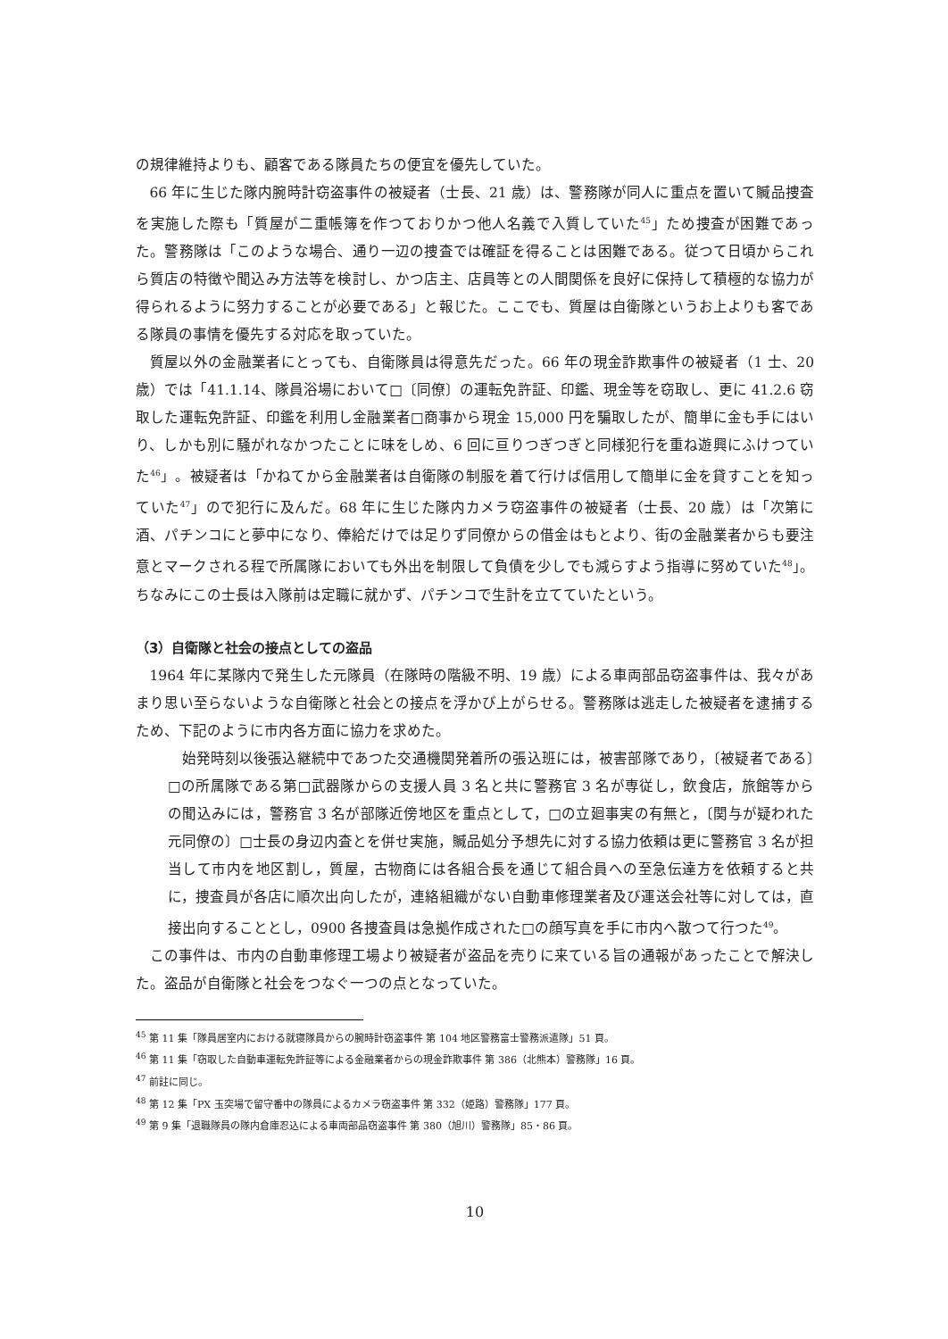の規律維持よりも、顧客である隊員たちの便宜を優先していた。
66 年に生じた隊内腕時計窃盗事件の被疑者（士長、21 歳）は、警務隊が同人に重点を置いて贓品捜査を実施した際も「質屋が二重帳簿を作つておりかつ他人名義で入質していた<sup>45</sup>」ため捜査が困難であった。警務隊は「このような場合、通り一辺の捜査では確証を得ることは困難である。従つて日頃からこれら質店の特徴や聞込み方法等を検討し、かつ店主、店員等との人間関係を良好に保持して積極的な協力が得られるように努力することが必要である」と報じた。ここでも、質屋は自衛隊というお上よりも客である隊員の事情を優先する対応を取っていた。
質屋以外の金融業者にとっても、自衛隊員は得意先だった。66 年の現金詐欺事件の被疑者（1 士、20 歳）では「41.1.14、隊員浴場において□〔同僚〕の運転免許証、印鑑、現金等を窃取し、更に 41.2.6 窃取した運転免許証、印鑑を利用し金融業者□商事から現金 15,000 円を騙取したが、簡単に金も手にはいり、しかも別に騒がれなかつたことに味をしめ、6 回に亘りつぎつぎと同様犯行を重ね遊興にふけつていた<sup>46</sup>」。被疑者は「かねてから金融業者は自衛隊の制服を着て行けば信用して簡単に金を貸すことを知っていた<sup>47</sup>」ので犯行に及んだ。68 年に生じた隊内カメラ窃盗事件の被疑者（士長、20 歳）は「次第に酒、パチンコにと夢中になり、俸給だけでは足りず同僚からの借金はもとより、街の金融業者からも要注意とマークされる程で所属隊においても外出を制限して負債を少しでも減らすよう指導に努めていた<sup>48</sup>」。ちなみにこの士長は入隊前は定職に就かず、パチンコで生計を立てていたという。
（3）自衛隊と社会の接点としての盗品
1964 年に某隊内で発生した元隊員（在隊時の階級不明、19 歳）による車両部品窃盗事件は、我々があまり思い至らないような自衛隊と社会との接点を浮かび上がらせる。警務隊は逃走した被疑者を逮捕するため、下記のように市内各方面に協力を求めた。
始発時刻以後張込継続中であつた交通機関発着所の張込班には，被害部隊であり，〔被疑者である〕□の所属隊である第□武器隊からの支援人員 3 名と共に警務官 3 名が専従し，飲食店，旅館等からの聞込みには，警務官 3 名が部隊近傍地区を重点として，□の立廻事実の有無と，〔関与が疑われた元同僚の〕□士長の身辺内査とを併せ実施，贓品処分予想先に対する協力依頼は更に警務官 3 名が担当して市内を地区割し，質屋，古物商には各組合長を通じて組合員への至急伝達方を依頼すると共に，捜査員が各店に順次出向したが，連絡組織がない自動車修理業者及び運送会社等に対しては，直接出向することとし，0900 各捜査員は急拠作成された□の顔写真を手に市内へ散つて行つた<sup>49</sup>。
この事件は、市内の自動車修理工場より被疑者が盗品を売りに来ている旨の通報があったことで解決した。盗品が自衛隊と社会をつなぐ一つの点となっていた。
<sup>45</sup> 第 11 集「隊員居室内における就寝隊員からの腕時計窃盗事件 第 104 地区警務富士警務派遣隊」51 頁。
<sup>46</sup> 第 11 集「窃取した自動車運転免許証等による金融業者からの現金詐欺事件 第 386（北熊本）警務隊」16 頁。
<sup>47</sup> 前註に同じ。
<sup>48</sup> 第 12 集「PX 玉突場で留守番中の隊員によるカメラ窃盗事件 第 332（姫路）警務隊」177 頁。
<sup>49</sup> 第 9 集「退職隊員の隊内倉庫忍込による車両部品窃盗事件 第 380（旭川）警務隊」85・86 頁。
10